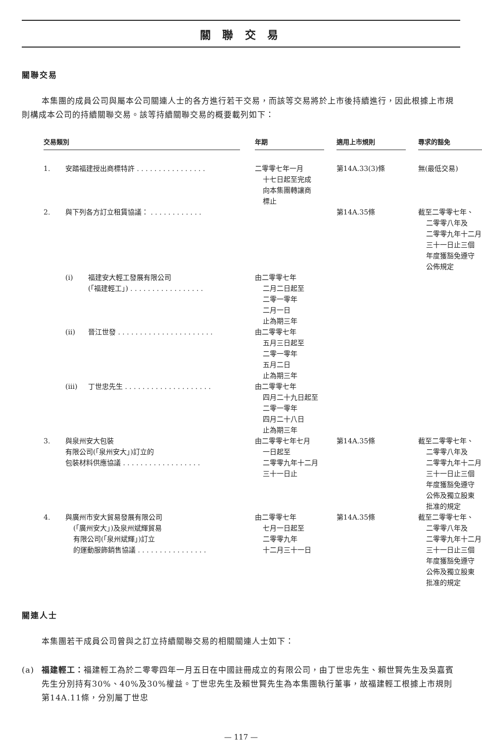關 聯 交 易
關聯交易
本集團的成員公司與屬本公司關連人士的各方進行若干交易，而該等交易將於上市後持續進行，因此根據上市規則構成本公司的持續關聯交易。該等持續關聯交易的概要載列如下：
| 交易類別 | | | | 年期 | | 適用上市規則 | | 尋求的豁免 |
| 1. | 安踏福建授出商標特許 . . . . . . . . . . . . . . . . | | | 二零零七年一月 十七日起至完成 向本集團轉讓商 標止 | | 第14A.33(3)條 | | 無(最低交易) |
| 2. | 與下列各方訂立租賃協議： . . . . . . . . . . . . | | | | | 第14A.35條 | | 截至二零零七年、 二零零八年及 二零零九年十二月 三十一日止三個 年度獲豁免遵守 公佈規定 |
| | (i) | 福建安大輕工發展有限公司 (「福建輕工」) . . . . . . . . . . . . . . . . . | | 由二零零七年 二月二日起至 二零一零年 二月一日 止為期三年 | | | | |
| | (ii) | 晉江世發 . . . . . . . . . . . . . . . . . . . . . . | | 由二零零七年 五月三日起至 二零一零年 五月二日 止為期三年 | | | | |
| | (iii) | 丁世忠先生 . . . . . . . . . . . . . . . . . . . . | | 由二零零七年 四月二十九日起至 二零一零年 四月二十八日 止為期三年 | | | | |
| 3. | 與泉州安大包裝 有限公司(「泉州安大」)訂立的 包裝材料供應協議 . . . . . . . . . . . . . . . . . . | | | 由二零零七年七月 一日起至 二零零九年十二月 三十一日止 | | 第14A.35條 | | 截至二零零七年、 二零零八年及 二零零九年十二月 三十一日止三個 年度獲豁免遵守 公佈及獨立股東 批准的規定 |
| 4. | 與廣州市安大貿易發展有限公司 (「廣州安大」)及泉州斌輝貿易 有限公司(「泉州斌輝」)訂立 的運動服飾銷售協議 . . . . . . . . . . . . . . . . | | | 由二零零七年 七月一日起至 二零零九年 十二月三十一日 | | 第14A.35條 | | 截至二零零七年、 二零零八年及 二零零九年十二月 三十一日止三個 年度獲豁免遵守 公佈及獨立股東 批准的規定 |
關連人士
本集團若干成員公司曾與之訂立持續關聯交易的相關關連人士如下：
(a) 福建輕工：福建輕工為於二零零四年一月五日在中國註冊成立的有限公司，由丁世忠先生、賴世賢先生及吳嘉賓先生分別持有30%、40%及30%權益。丁世忠先生及賴世賢先生為本集團執行董事，故福建輕工根據上市規則第14A.11條，分別屬丁世忠
— 117 —